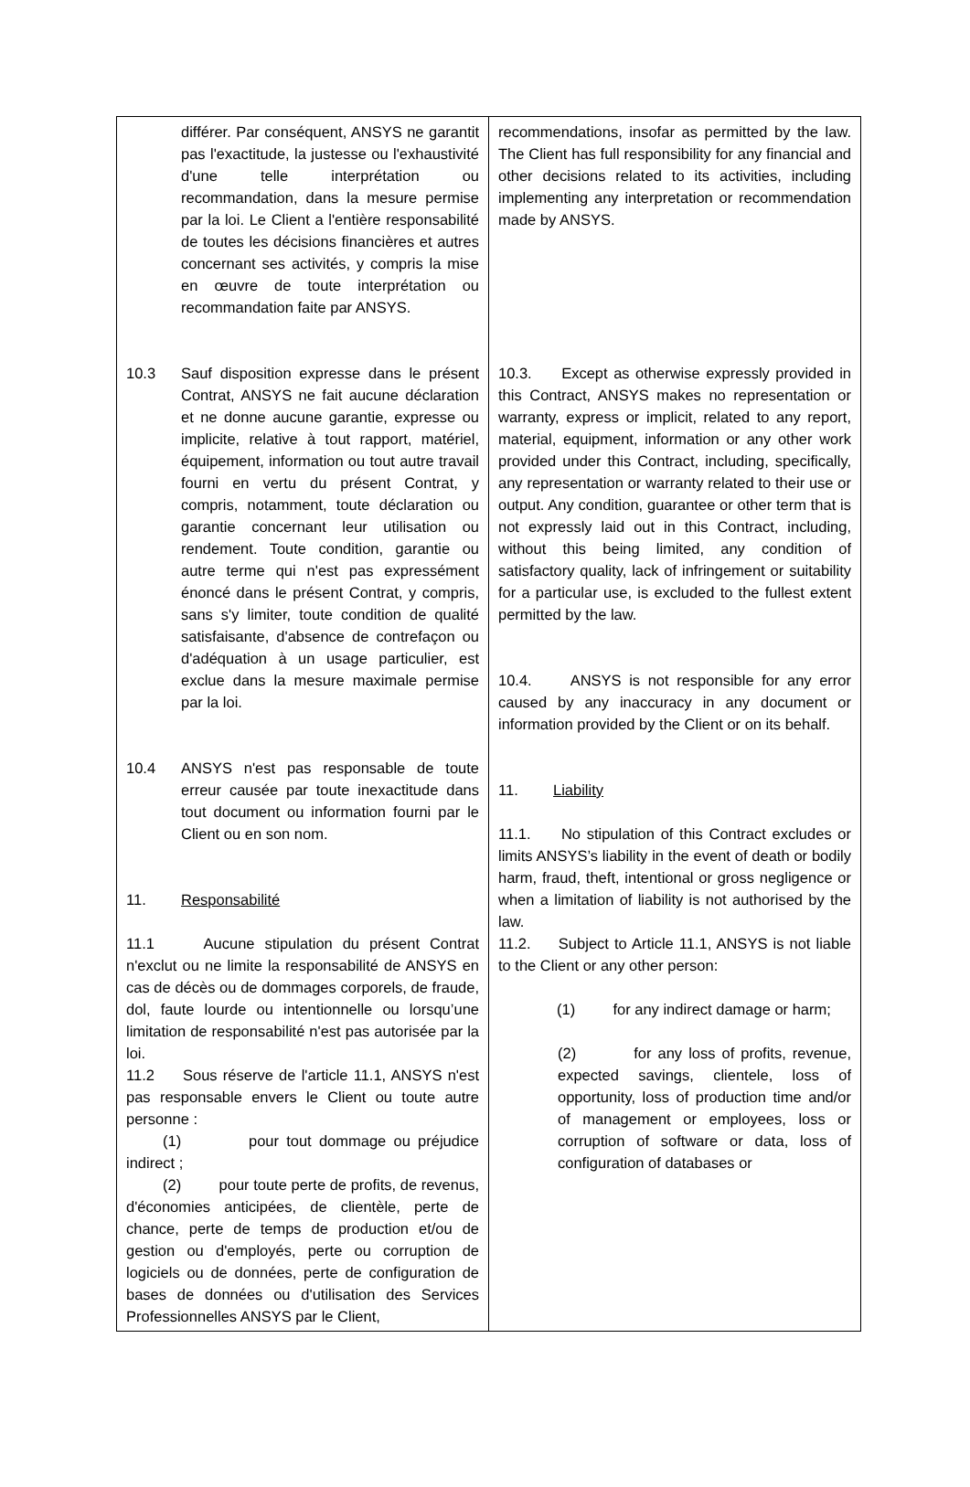| différer. Par conséquent, ANSYS ne garantit pas l'exactitude, la justesse ou l'exhaustivité d'une telle interprétation ou recommandation, dans la mesure permise par la loi. Le Client a l'entière responsabilité de toutes les décisions financières et autres concernant ses activités, y compris la mise en œuvre de toute interprétation ou recommandation faite par ANSYS. 10.3 Sauf disposition expresse dans le présent Contrat, ANSYS ne fait aucune déclaration et ne donne aucune garantie, expresse ou implicite, relative à tout rapport, matériel, équipement, information ou tout autre travail fourni en vertu du présent Contrat, y compris, notamment, toute déclaration ou garantie concernant leur utilisation ou rendement. Toute condition, garantie ou autre terme qui n'est pas expressément énoncé dans le présent Contrat, y compris, sans s'y limiter, toute condition de qualité satisfaisante, d'absence de contrefaçon ou d'adéquation à un usage particulier, est exclue dans la mesure maximale permise par la loi. 10.4 ANSYS n'est pas responsable de toute erreur causée par toute inexactitude dans tout document ou information fourni par le Client ou en son nom. 11. Responsabilité 11.1 Aucune stipulation du présent Contrat n'exclut ou ne limite la responsabilité de ANSYS en cas de décès ou de dommages corporels, de fraude, dol, faute lourde ou intentionnelle ou lorsqu’une limitation de responsabilité n'est pas autorisée par la loi. 11.2 Sous réserve de l'article 11.1, ANSYS n'est pas responsable envers le Client ou toute autre personne : (1) pour tout dommage ou préjudice indirect ; (2) pour toute perte de profits, de revenus, d'économies anticipées, de clientèle, perte de chance, perte de temps de production et/ou de gestion ou d'employés, perte ou corruption de logiciels ou de données, perte de configuration de bases de données ou d'utilisation des Services Professionnelles ANSYS par le Client, | recommendations, insofar as permitted by the law. The Client has full responsibility for any financial and other decisions related to its activities, including implementing any interpretation or recommendation made by ANSYS. 10.3. Except as otherwise expressly provided in this Contract, ANSYS makes no representation or warranty, express or implicit, related to any report, material, equipment, information or any other work provided under this Contract, including, specifically, any representation or warranty related to their use or output. Any condition, guarantee or other term that is not expressly laid out in this Contract, including, without this being limited, any condition of satisfactory quality, lack of infringement or suitability for a particular use, is excluded to the fullest extent permitted by the law. 10.4. ANSYS is not responsible for any error caused by any inaccuracy in any document or information provided by the Client or on its behalf. 11. Liability 11.1. No stipulation of this Contract excludes or limits ANSYS’s liability in the event of death or bodily harm, fraud, theft, intentional or gross negligence or when a limitation of liability is not authorised by the law. 11.2. Subject to Article 11.1, ANSYS is not liable to the Client or any other person: (1) for any indirect damage or harm; (2) for any loss of profits, revenue, expected savings, clientele, loss of opportunity, loss of production time and/or of management or employees, loss or corruption of software or data, loss of configuration of databases or |